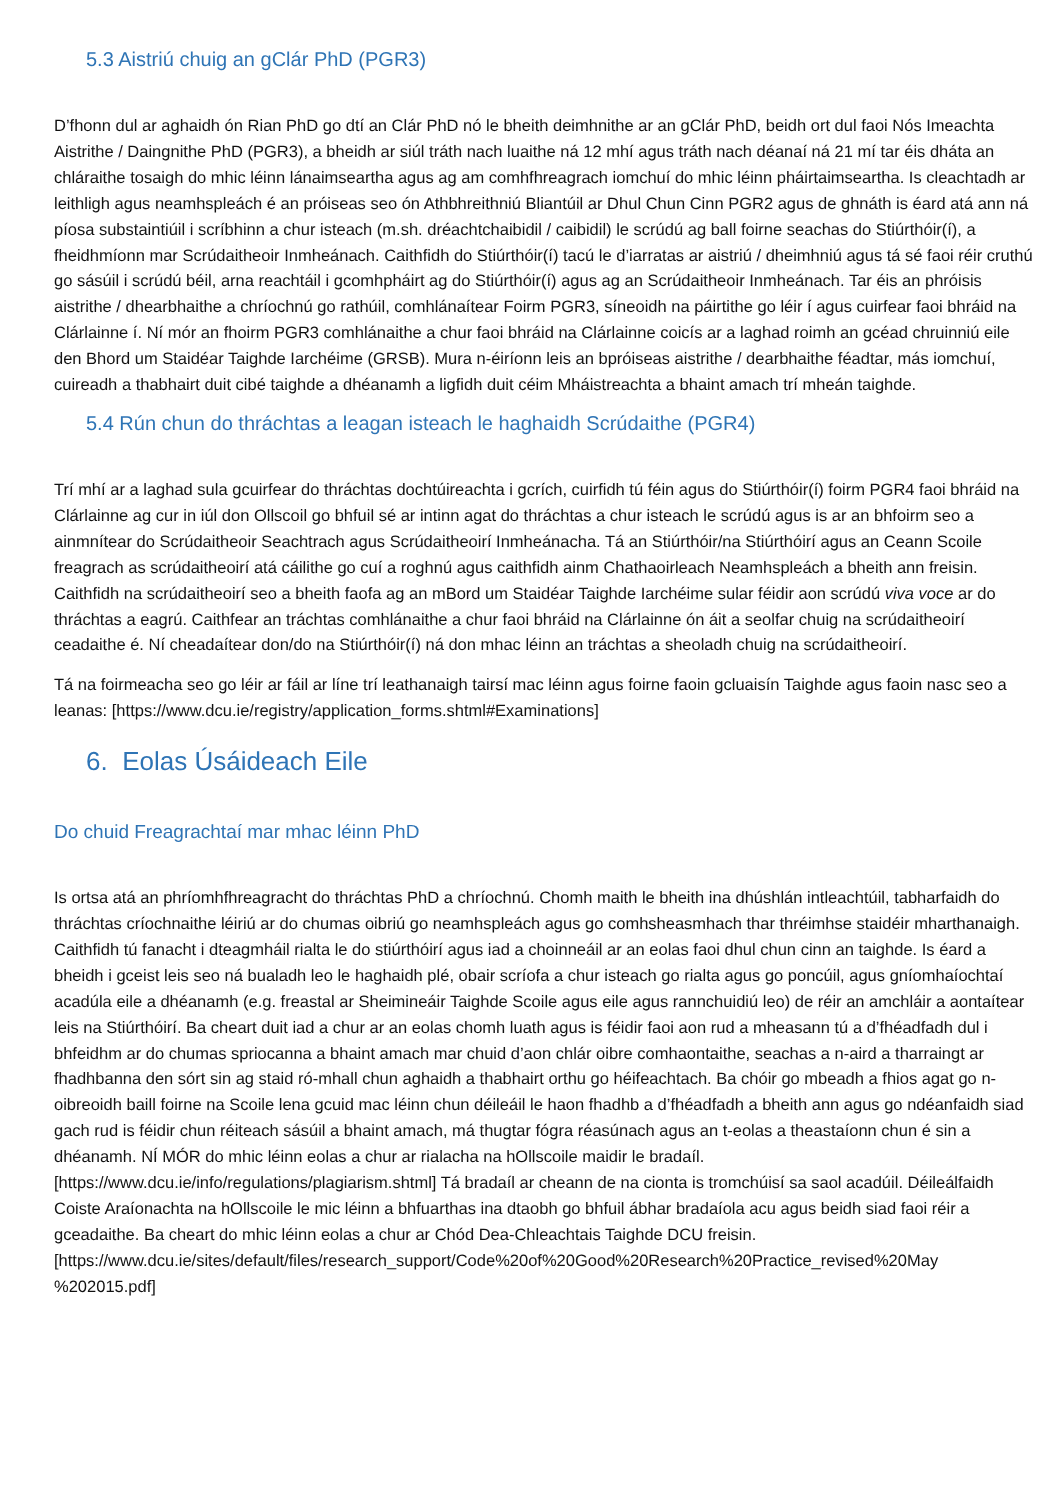5.3 Aistriú chuig an gClár PhD (PGR3)
D’fhonn dul ar aghaidh ón Rian PhD go dtí an Clár PhD nó le bheith deimhnithe ar an gClár PhD, beidh ort dul faoi Nós Imeachta Aistrithe / Daingnithe PhD (PGR3), a bheidh ar siúl tráth nach luaithe ná 12 mhí agus tráth nach déanaí ná 21 mí tar éis dháta an chláraithe tosaigh do mhic léinn lánaimseartha agus ag am comhfhreagrach iomchuí do mhic léinn pháirtaimseartha. Is cleachtadh ar leithligh agus neamhspleách é an próiseas seo ón Athbhreithniú Bliantúil ar Dhul Chun Cinn PGR2 agus de ghnáth is éard atá ann ná píosa substaintiúil i scríbhinn a chur isteach (m.sh. dréachtchaibidil / caibidil) le scrúdú ag ball foirne seachas do Stiúrthóir(í), a fheidhmíonn mar Scrúdaitheoir Inmheánach. Caithfidh do Stiúrthóir(í) tacú le d’iarratas ar aistriú / dheimhniú agus tá sé faoi réir cruthú go sásúil i scrúdú béil, arna reachtáil i gcomhpháirt ag do Stiúrthóir(í) agus ag an Scrúdaitheoir Inmheánach. Tar éis an phróisis aistrithe / dhearbhaithe a chríochnú go rathúil, comhlánaítear Foirm PGR3, síneoidh na páirtithe go léir í agus cuirfear faoi bhráid na Clárlainne í. Ní mór an fhoirm PGR3 comhlánaithe a chur faoi bhráid na Clárlainne coicís ar a laghad roimh an gcéad chruinniú eile den Bhord um Staidéar Taighde Iarchéime (GRSB). Mura n-éiríonn leis an bpróiseas aistrithe / dearbhaithe féadtar, más iomchuí, cuireadh a thabhairt duit cibé taighde a dhéanamh a ligfidh duit céim Mháistreachta a bhaint amach trí mheán taighde.
5.4 Rún chun do thráchtas a leagan isteach le haghaidh Scrúdaithe (PGR4)
Trí mhí ar a laghad sula gcuirfear do thráchtas dochtúireachta i gcrích, cuirfidh tú féin agus do Stiúrthóir(í) foirm PGR4 faoi bhráid na Clárlainne ag cur in iúl don Ollscoil go bhfuil sé ar intinn agat do thráchtas a chur isteach le scrúdú agus is ar an bhfoirm seo a ainmnítear do Scrúdaitheoir Seachtrach agus Scrúdaitheoirí Inmheánacha. Tá an Stiúrthóir/na Stiúrthóirí agus an Ceann Scoile freagrach as scrúdaitheoirí atá cáilithe go cuí a roghnú agus caithfidh ainm Chathaoirleach Neamhspleách a bheith ann freisin. Caithfidh na scrúdaitheoirí seo a bheith faofa ag an mBord um Staidéar Taighde Iarchéime sular féidir aon scrúdú viva voce ar do thráchtas a eagrú. Caithfear an tráchtas comhlánaithe a chur faoi bhráid na Clárlainne ón áit a seolfar chuig na scrúdaitheoirí ceadaithe é. Ní cheadaítear don/do na Stiúrthóir(í) ná don mhac léinn an tráchtas a sheoladh chuig na scrúdaitheoirí.
Tá na foirmeacha seo go léir ar fáil ar líne trí leathanaigh tairsí mac léinn agus foirne faoin gcluaisín Taighde agus faoin nasc seo a leanas: [https://www.dcu.ie/registry/application_forms.shtml#Examinations]
6. Eolas Úsáideach Eile
Do chuid Freagrachtaí mar mhac léinn PhD
Is ortsa atá an phríomhfhreagracht do thráchtas PhD a chríochnú. Chomh maith le bheith ina dhúshlán intleachtúil, tabharfaidh do thráchtas críochnaithe léiriú ar do chumas oibriú go neamhspleách agus go comhsheasmhach thar thréimhse staidéir mharthanaigh. Caithfidh tú fanacht i dteagmháil rialta le do stiúrthóirí agus iad a choinneáil ar an eolas faoi dhul chun cinn an taighde. Is éard a bheidh i gceist leis seo ná bualadh leo le haghaidh plé, obair scríofa a chur isteach go rialta agus go poncúil, agus gníomhaíochtaí acadúla eile a dhéanamh (e.g. freastal ar Sheimineáir Taighde Scoile agus eile agus rannchuidiú leo) de réir an amchláir a aontaítear leis na Stiúrthóirí. Ba cheart duit iad a chur ar an eolas chomh luath agus is féidir faoi aon rud a mheasann tú a d’fhéadfadh dul i bhfeidhm ar do chumas spriocanna a bhaint amach mar chuid d’aon chlár oibre comhaontaithe, seachas a n-aird a tharraingt ar fhadhbanna den sórt sin ag staid ró-mhall chun aghaidh a thabhairt orthu go héifeachtach. Ba chóir go mbeadh a fhios agat go n-oibreoidh baill foirne na Scoile lena gcuid mac léinn chun déileáil le haon fhadhb a d’fhéadfadh a bheith ann agus go ndéanfaidh siad gach rud is féidir chun réiteach sásúil a bhaint amach, má thugtar fógra réasúnach agus an t-eolas a theastaíonn chun é sin a dhéanamh. NÍ MÓR do mhic léinn eolas a chur ar rialacha na hOllscoile maidir le bradaíl. [https://www.dcu.ie/info/regulations/plagiarism.shtml] Tá bradaíl ar cheann de na cionta is tromchúisí sa saol acadúil. Déileálfaidh Coiste Araíonachta na hOllscoile le mic léinn a bhfuarthas ina dtaobh go bhfuil ábhar bradaíola acu agus beidh siad faoi réir a gceadaithe. Ba cheart do mhic léinn eolas a chur ar Chód Dea-Chleachtais Taighde DCU freisin.
[https://www.dcu.ie/sites/default/files/research_support/Code%20of%20Good%20Research%20Practice_revised%20May %202015.pdf]